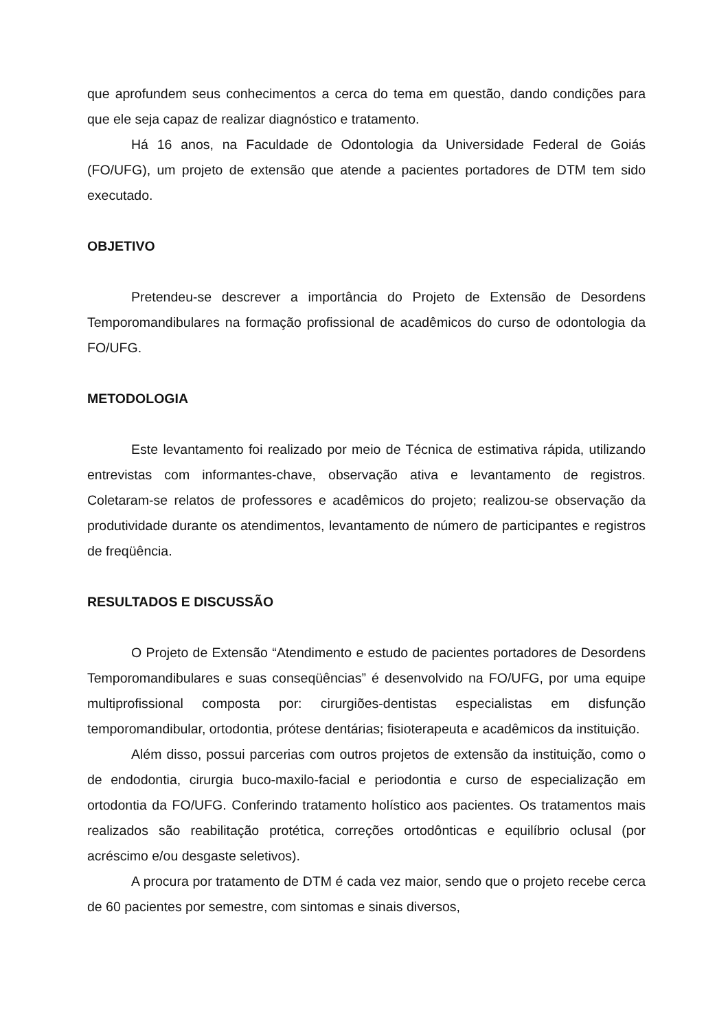que aprofundem seus conhecimentos a cerca do tema em questão, dando condições para que ele seja capaz de realizar diagnóstico e tratamento.
Há 16 anos, na Faculdade de Odontologia da Universidade Federal de Goiás (FO/UFG), um projeto de extensão que atende a pacientes portadores de DTM tem sido executado.
OBJETIVO
Pretendeu-se descrever a importância do Projeto de Extensão de Desordens Temporomandibulares na formação profissional de acadêmicos do curso de odontologia da FO/UFG.
METODOLOGIA
Este levantamento foi realizado por meio de Técnica de estimativa rápida, utilizando entrevistas com informantes-chave, observação ativa e levantamento de registros. Coletaram-se relatos de professores e acadêmicos do projeto; realizou-se observação da produtividade durante os atendimentos, levantamento de número de participantes e registros de freqüência.
RESULTADOS E DISCUSSÃO
O Projeto de Extensão “Atendimento e estudo de pacientes portadores de Desordens Temporomandibulares e suas conseqüências” é desenvolvido na FO/UFG, por uma equipe multiprofissional composta por: cirurgiões-dentistas especialistas em disfunção temporomandibular, ortodontia, prótese dentárias; fisioterapeuta e acadêmicos da instituição.
Além disso, possui parcerias com outros projetos de extensão da instituição, como o de endodontia, cirurgia buco-maxilo-facial e periodontia e curso de especialização em ortodontia da FO/UFG. Conferindo tratamento holístico aos pacientes. Os tratamentos mais realizados são reabilitação protética, correções ortodônticas e equilíbrio oclusal (por acréscimo e/ou desgaste seletivos).
A procura por tratamento de DTM é cada vez maior, sendo que o projeto recebe cerca de 60 pacientes por semestre, com sintomas e sinais diversos,